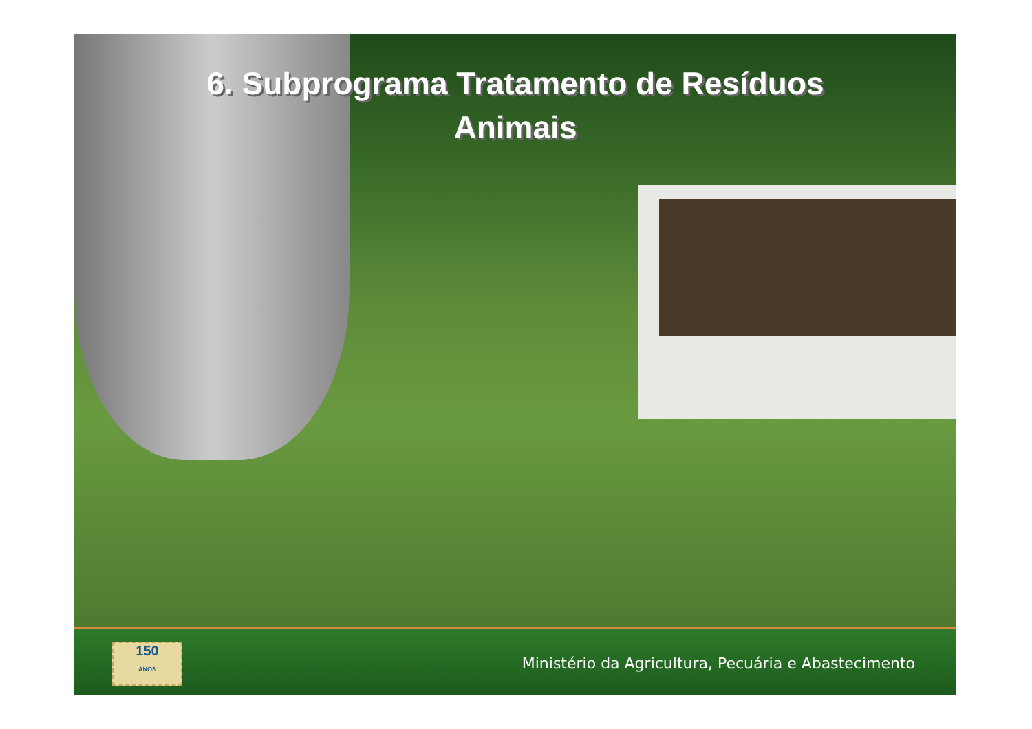6. Subprograma Tratamento de Resíduos
Animais
150
ANOS
Ministério da Agricultura, Pecuária e Abastecimento